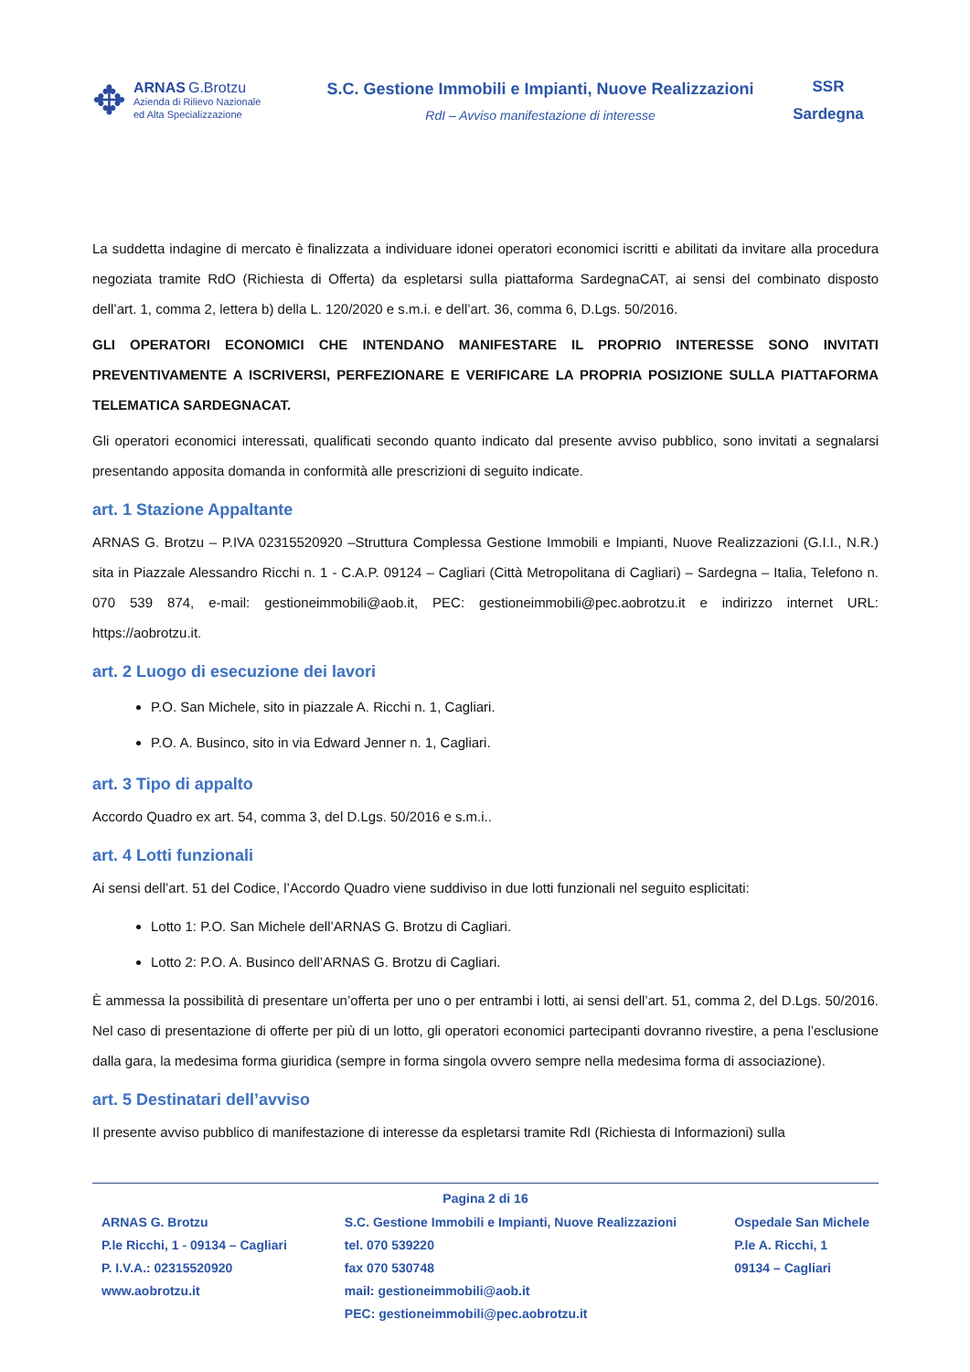✥
ARNAS G.Brotzu
Azienda di Rilievo Nazionale
ed Alta Specializzazione
S.C. Gestione Immobili e Impianti, Nuove Realizzazioni
RdI – Avviso manifestazione di interesse
SSR
Sardegna
La suddetta indagine di mercato è finalizzata a individuare idonei operatori economici iscritti e abilitati da invitare alla procedura negoziata tramite RdO (Richiesta di Offerta) da espletarsi sulla piattaforma SardegnaCAT, ai sensi del combinato disposto dell’art. 1, comma 2, lettera b) della L. 120/2020 e s.m.i. e dell’art. 36, comma 6, D.Lgs. 50/2016.
GLI OPERATORI ECONOMICI CHE INTENDANO MANIFESTARE IL PROPRIO INTERESSE SONO INVITATI PREVENTIVAMENTE A ISCRIVERSI, PERFEZIONARE E VERIFICARE LA PROPRIA POSIZIONE SULLA PIATTAFORMA TELEMATICA SARDEGNACAT.
Gli operatori economici interessati, qualificati secondo quanto indicato dal presente avviso pubblico, sono invitati a segnalarsi presentando apposita domanda in conformità alle prescrizioni di seguito indicate.
art. 1 Stazione Appaltante
ARNAS G. Brotzu – P.IVA 02315520920 –Struttura Complessa Gestione Immobili e Impianti, Nuove Realizzazioni (G.I.I., N.R.) sita in Piazzale Alessandro Ricchi n. 1 - C.A.P. 09124 – Cagliari (Città Metropolitana di Cagliari) – Sardegna – Italia, Telefono n. 070 539 874, e-mail: gestioneimmobili@aob.it, PEC: gestioneimmobili@pec.aobrotzu.it e indirizzo internet URL: https://aobrotzu.it.
art. 2 Luogo di esecuzione dei lavori
P.O. San Michele, sito in piazzale A. Ricchi n. 1, Cagliari.
P.O. A. Businco, sito in via Edward Jenner n. 1, Cagliari.
art. 3 Tipo di appalto
Accordo Quadro ex art. 54, comma 3, del D.Lgs. 50/2016 e s.m.i..
art. 4 Lotti funzionali
Ai sensi dell’art. 51 del Codice, l’Accordo Quadro viene suddiviso in due lotti funzionali nel seguito esplicitati:
Lotto 1: P.O. San Michele dell’ARNAS G. Brotzu di Cagliari.
Lotto 2: P.O. A. Businco dell’ARNAS G. Brotzu di Cagliari.
È ammessa la possibilità di presentare un’offerta per uno o per entrambi i lotti, ai sensi dell’art. 51, comma 2, del D.Lgs. 50/2016. Nel caso di presentazione di offerte per più di un lotto, gli operatori economici partecipanti dovranno rivestire, a pena l’esclusione dalla gara, la medesima forma giuridica (sempre in forma singola ovvero sempre nella medesima forma di associazione).
art. 5 Destinatari dell’avviso
Il presente avviso pubblico di manifestazione di interesse da espletarsi tramite RdI (Richiesta di Informazioni) sulla
Pagina 2 di 16
ARNAS G. Brotzu
P.le Ricchi, 1 - 09134 – Cagliari
P. I.V.A.: 02315520920
www.aobrotzu.it
S.C. Gestione Immobili e Impianti, Nuove Realizzazioni
tel. 070 539220
fax 070 530748
mail: gestioneimmobili@aob.it
PEC: gestioneimmobili@pec.aobrotzu.it
Ospedale San Michele
P.le A. Ricchi, 1
09134 – Cagliari